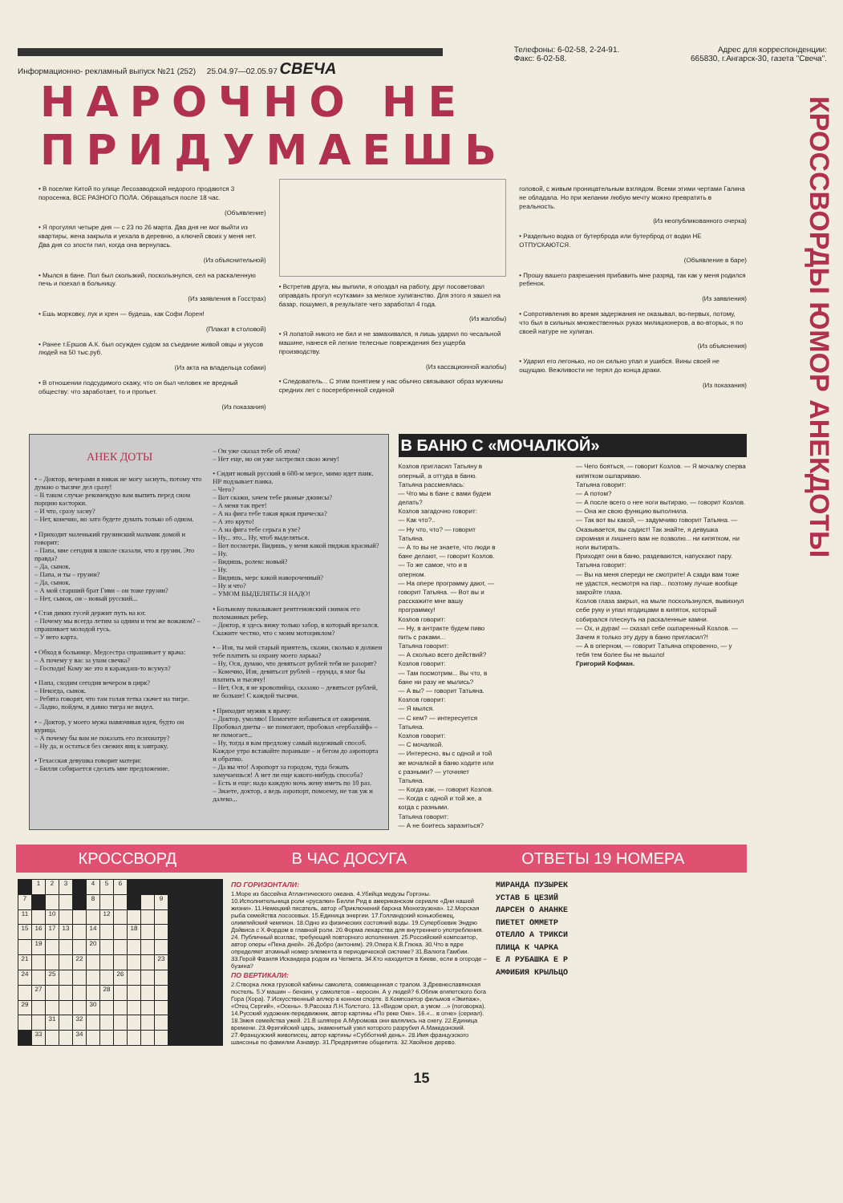Информационно- рекламный выпуск №21 (252) 25.04.97—02.05.97 СВЕЧА
Телефоны: 6-02-58, 2-24-91.
Факс: 6-02-58.
Адрес для корреспонденции:
665830, г.Ангарск-30, газета "Свеча".
КРОССВОРДЫ ЮМОР АНЕКДОТЫ
НАРОЧНО НЕ ПРИДУМАЕШЬ
• В поселке Китой по улице Лесозаводской недорого продаются 3 поросенка, ВСЕ РАЗНОГО ПОЛА. Обращаться после 18 час.
(Объявление)
• Я прогулял четыре дня — с 23 по 26 марта. Два дня не мог выйти из квартиры, жена закрыла и уехала в деревню, а ключей своих у меня нет. Два дня со злости пил, когда она вернулась.
(Из объяснительной)
• Мылся в бане. Пол был скользкий, поскользнулся, сел на раскаленную печь и поехал в больницу.
(Из заявления в Госстрах)
• Ешь морковку, лук и хрен — будешь, как Софи Лорен!
(Плакат в столовой)
• Ранее т.Ершов А.К. был осужден судом за съедание живой овцы и укусов людей на 50 тыс.руб.
(Из акта на владельца собаки)
• В отношении подсудимого скажу, что он был человек не вредный обществу: что заработает, то и пропьет.
(Из показания)
• Встретив друга, мы выпили, я опоздал на работу, друг посоветовал оправдать прогул «сутками» за мелкое хулиганство. Для этого я зашел на базар, пошумел, в результате чего заработал 4 года.
(Из жалобы)
• Я лопатой никого не бил и не замахивался, я лишь ударил по чесальной машине, нанеся ей легкие телесные повреждения без ущерба производству.
(Из кассационной жалобы)
• Следователь... С этим понятием у нас обычно связывают образ мужчины средних лет с посеребренной сединой
головой, с живым проницательным взглядом. Всеми этими чертами Галина не обладала. Но при желании любую мечту можно превратить в реальность.
(Из неопубликованного очерка)
• Раздельно водка от бутерброда или бутерброд от водки НЕ ОТПУСКАЮТСЯ.
(Объявление в баре)
• Прошу вашего разрешения прибавить мне разряд, так как у меня родился ребенок.
(Из заявления)
• Сопротивления во время задержания не оказывал, во-первых, потому, что был в сильных множественных руках милиционеров, а во-вторых, я по своей натуре не хулиган.
(Из объяснения)
• Ударил его легонько, но он сильно упал и ушибся. Вины своей не ощущаю. Вежливости не терял до конца драки.
(Из показания)
АНЕК ДОТЫ
• – Доктор, вечерами я никак не могу заснуть, потому что думаю о тысяче дел сразу!
– В таком случае рекомендую вам выпить перед сном порцию касторки.
– И что, сразу засну?
– Нет, конечно, но зато будете думать только об одном.
• Приходит маленький грузинский мальчик домой и говорит:
– Папа, мне сегодня в школе сказали, что я грузин. Это правда?
– Да, сынок.
– Папа, и ты – грузин?
– Да, сынок.
– А мой старший брат Гиви – он тоже грузин?
– Нет, сынок, он – новый русский...
• Стая диких гусей держит путь на юг.
– Почему мы всегда летим за одним и тем же вожаком? – спрашивает молодой гусь.
– У него карта.
• Обход в больнице. Медсестра спрашивает у врача:
– А почему у вас за ухом свечка?
– Господи! Кому же это я карандаш-то всунул?
• Папа, сходим сегодня вечером в цирк?
– Некогда, сынок.
– Ребята говорят, что там голая тетка скачет на тигре.
– Ладно, пойдем, я давно тигра не видел.
• – Доктор, у моего мужа навязчивая идея, будто он курица.
– А почему бы вам не показать его психиатру?
– Ну да, и остаться без свежих яиц к завтраку.
• Техасская девушка говорит матери:
– Билли собирается сделать мне предложение.
– Он уже сказал тебе об этом?
– Нет еще, но он уже застрелил свою жену!
• Сидит новый русский в 600-м мерсе, мимо идет панк. НР подзывает панка.
– Чего?
– Вот скажи, зачем тебе рваные джинсы?
– А меня так прет!
– А на фига тебе такая яркая прическа?
– А это круто!
– А на фига тебе серьга в ухе?
– Ну... это... Ну, чтоб выделяться.
– Вот посмотри. Видишь, у меня какой пиджак красный?
– Ну.
– Видишь, ролекс новый?
– Ну.
– Видишь, мерс какой навороченный?
– Ну и что?
– УМОМ ВЫДЕЛЯТЬСЯ НАДО!
• Больному показывают рентгеновский снимок его поломанных ребер.
– Доктор, я здесь вижу только забор, в который врезался. Скажите честно, что с моим мотоциклом?
• – Изя, ты мой старый приятель, скажи, сколько я должен тебе платить за охрану моего ларька?
– Ну, Ося, думаю, что девятьсот рублей тебя не разорят?
– Конечно, Изя, девятьсот рублей – ерунда, я мог бы платить и тысячу!
– Нет, Ося, я не кровопийца, сказано – девятьсот рублей, не больше! С каждой тысячи.
• Приходит мужик к врачу:
– Доктор, умоляю! Помогите избавиться от ожирения. Пробовал диеты – не помогают, пробовал «гербалайф» – не помогает...
– Ну, тогда я вам предложу самый надежный способ. Каждое утро вставайте пораньше – и бегом до аэропорта и обратно.
– Да вы что! Аэропорт за городом, туда бежать замучаешься! А нет ли еще какого-нибудь способа?
– Есть и еще: надо каждую ночь жену иметь по 10 раз.
– Знаете, доктор, а ведь аэропорт, помоему, не так уж и далеко...
В БАНЮ С «МОЧАЛКОЙ»
Козлов пригласил Татьяну в оперный, а оттуда в баню.
Татьяна рассмеялась:
— Что мы в бане с вами будем делать?
Козлов загадочно говорит:
— Как что?..
— Ну что, что? — говорит Татьяна.
— А то вы не знаете, что люди в бане делают, — говорит Козлов. — То же самое, что и в оперном.
— На опере программу дают, — говорит Татьяна. — Вот вы и расскажите мне вашу программку!
Козлов говорит:
— Ну, в антракте будем пиво пить с раками...
Татьяна говорит:
— А сколько всего действий?
Козлов говорит:
— Там посмотрим... Вы что, в бане ни разу не мылись?
— А вы? — говорит Татьяна.
Козлов говорит:
— Я мылся.
— С кем? — интересуется Татьяна.
Козлов говорит:
— С мочалкой.
— Интересно, вы с одной и той же мочалкой в баню ходите или с разными? — уточняет Татьяна.
— Когда как, — говорит Козлов. — Когда с одной и той же, а когда с разными.
Татьяна говорит:
— А не боитесь заразиться?
— Чего бояться, — говорит Козлов. — Я мочалку сперва кипятком ошпариваю.
Татьяна говорит:
— А потом?
— А после всего о нее ноги вытираю, — говорит Козлов. — Она же свою функцию выполнила.
— Так вот вы какой, — задумчиво говорит Татьяна. — Оказывается, вы садист! Так знайте, я девушка скромная и лишнего вам не позволю... ни кипятком, ни ноги вытирать.
Приходят они в баню, раздеваются, напускают пару. Татьяна говорит:
— Вы на меня спереди не смотрите! А сзади вам тоже не удастся, несмотря на пар... поэтому лучше вообще закройте глаза.
Козлов глаза закрыл, на мыле поскользнулся, вывихнул себе руку и упал ягодицами в кипяток, который собирался плеснуть на раскаленные камни.
— Ох, и дурак! — сказал себе ошпаренный Козлов. — Зачем я только эту дуру в баню пригласил?!
— А в оперном, — говорит Татьяна откровенно, — у тебя тем более бы не вышло!
Григорий Кофман.
КРОССВОРД В ЧАС ДОСУГА ОТВЕТЫ 19 НОМЕРА
| | 1 | 2 | 3 | | 4 | 5 | 6 | | | | | | | |
| 7 | | | | | 8 | | | | | 9 | | | | |
| 11 | | 10 | | | | 12 | | | | | | | | |
| 15 | 16 | 17 | 13 | | 14 | | | 18 | | | | | | |
| | 19 | | | | 20 | | | | | | | | | |
| 21 | | | | 22 | | | | | | 23 | | | | |
| 24 | | 25 | | | | | 26 | | | | | | | |
| | 27 | | | | | 28 | | | | | | | | |
| 29 | | | | | 30 | | | | | | | | | |
| | | 31 | | 32 | | | | | | | | | | |
| | 33 | | | 34 | | | | | | | | | | |
ПО ГОРИЗОНТАЛИ:
1.Море из бассейна Атлантического океана. 4.Убийца медузы Горгоны. 10.Исполнительница роли «русалки» Билли Рид в американском сериале «Дни нашей жизни». 11.Немецкий писатель, автор «Приключений барона Мюнхгаузена». 12.Морская рыба семейства лососевых. 15.Единица энергии. 17.Голландский конькобежец, олимпийский чемпион. 18.Одно из физических состояний воды. 19.Супербоевик Эндрю Дэйвиса с Х.Фордом в главной роли. 20.Форма лекарства для внутреннего употребления. 24. Публичный возглас, требующий повторного исполнения. 25.Российский композитор, автор оперы «Пена дней». 26.Добро (антоним). 29.Опера К.В.Глюка. 30.Что в ядре определяет атомный номер элемента в периодической системе? 31.Валюта Гамбии. 33.Герой Фазиля Искандера родом из Чегмета. 34.Кто находится в Киеве, если в огороде – бузина?
ПО ВЕРТИКАЛИ:
2.Створка люка грузовой кабины самолета, совмещенная с трапом. 3.Древнеславянская постель. 5.У машин – бензин, у самолетов – керосин. А у людей? 6.Облик египетского бога Гора (Хора). 7.Искусственный аллюр в конном спорте. 8.Композитор фильмов «Экипаж», «Отец Сергий», «Осень». 9.Рассказ Л.Н.Толстого. 13.«Видом орел, а умом ...» (поговорка). 14.Русский художник-передвижник, автор картины «По реке Оке». 16.«... в огне» (сериал). 18.Змея семейства ужей. 21.В шлягере А.Муромова они валялись на снегу. 22.Единица времени. 23.Фригийский царь, знаменитый узел которого разрубил А.Македонский. 27.Французский живописец, автор картины «Субботний день». 28.Имя французского шансонье по фамилии Азнавур. 31.Предприятие общепита. 32.Хвойное дерево.
МИРАНДА ПУЗЫРЕК
УСТАВ Б ЦЕЗИЙ
ЛАРСЕН О АНАНКЕ
ПИЕТЕТ ОММЕТР
ОТЕЛЛО А ТРИКСИ
ПЛИЦА К ЧАРКА
Е Л РУБАШКА Е Р
АМФИБИЯ КРЫЛЬЦО
15